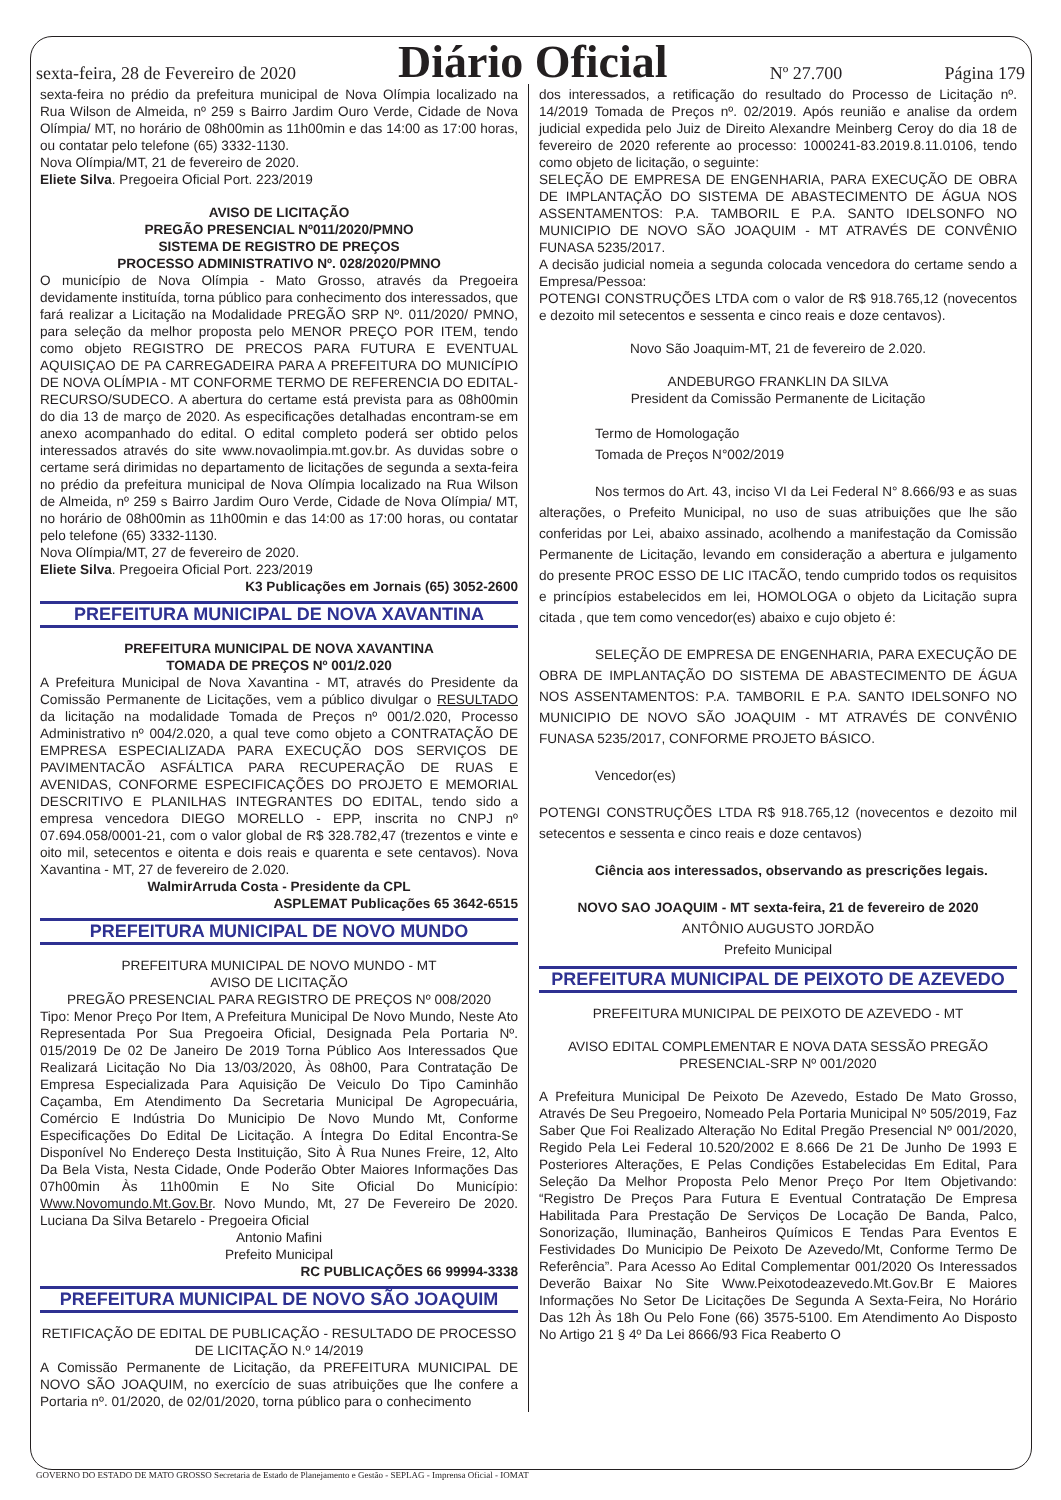sexta-feira, 28 de Fevereiro de 2020 Diário Oficial Nº 27.700 Página 179
sexta-feira no prédio da prefeitura municipal de Nova Olímpia localizado na Rua Wilson de Almeida, nº 259 s Bairro Jardim Ouro Verde, Cidade de Nova Olímpia/ MT, no horário de 08h00min as 11h00min e das 14:00 as 17:00 horas, ou contatar pelo telefone (65) 3332-1130.
Nova Olímpia/MT, 21 de fevereiro de 2020.
Eliete Silva. Pregoeira Oficial Port. 223/2019
AVISO DE LICITAÇÃO
PREGÃO PRESENCIAL Nº011/2020/PMNO
SISTEMA DE REGISTRO DE PREÇOS
PROCESSO ADMINISTRATIVO Nº. 028/2020/PMNO
O município de Nova Olímpia - Mato Grosso, através da Pregoeira devidamente instituída, torna público para conhecimento dos interessados, que fará realizar a Licitação na Modalidade PREGÃO SRP Nº. 011/2020/ PMNO, para seleção da melhor proposta pelo MENOR PREÇO POR ITEM, tendo como objeto REGISTRO DE PRECOS PARA FUTURA E EVENTUAL AQUISIÇAO DE PA CARREGADEIRA PARA A PREFEITURA DO MUNICÍPIO DE NOVA OLÍMPIA - MT CONFORME TERMO DE REFERENCIA DO EDITAL- RECURSO/SUDECO. A abertura do certame está prevista para as 08h00min do dia 13 de março de 2020. As especificações detalhadas encontram-se em anexo acompanhado do edital. O edital completo poderá ser obtido pelos interessados através do site www.novaolimpia.mt.gov.br. As duvidas sobre o certame será dirimidas no departamento de licitações de segunda a sexta-feira no prédio da prefeitura municipal de Nova Olímpia localizado na Rua Wilson de Almeida, nº 259 s Bairro Jardim Ouro Verde, Cidade de Nova Olímpia/ MT, no horário de 08h00min as 11h00min e das 14:00 as 17:00 horas, ou contatar pelo telefone (65) 3332-1130.
Nova Olímpia/MT, 27 de fevereiro de 2020.
Eliete Silva. Pregoeira Oficial Port. 223/2019
K3 Publicações em Jornais (65) 3052-2600
PREFEITURA MUNICIPAL DE NOVA XAVANTINA
PREFEITURA MUNICIPAL DE NOVA XAVANTINA
TOMADA DE PREÇOS Nº 001/2.020
A Prefeitura Municipal de Nova Xavantina - MT, através do Presidente da Comissão Permanente de Licitações, vem a público divulgar o RESULTADO da licitação na modalidade Tomada de Preços nº 001/2.020, Processo Administrativo nº 004/2.020, a qual teve como objeto a CONTRATAÇÃO DE EMPRESA ESPECIALIZADA PARA EXECUÇÃO DOS SERVIÇOS DE PAVIMENTACÃO ASFÁLTICA PARA RECUPERAÇÃO DE RUAS E AVENIDAS, CONFORME ESPECIFICAÇÕES DO PROJETO E MEMORIAL DESCRITIVO E PLANILHAS INTEGRANTES DO EDITAL, tendo sido a empresa vencedora DIEGO MORELLO - EPP, inscrita no CNPJ nº 07.694.058/0001-21, com o valor global de R$ 328.782,47 (trezentos e vinte e oito mil, setecentos e oitenta e dois reais e quarenta e sete centavos). Nova Xavantina - MT, 27 de fevereiro de 2.020.
WalmirArruda Costa - Presidente da CPL
ASPLEMAT Publicações 65 3642-6515
PREFEITURA MUNICIPAL DE NOVO MUNDO
PREFEITURA MUNICIPAL DE NOVO MUNDO - MT
AVISO DE LICITAÇÃO
PREGÃO PRESENCIAL PARA REGISTRO DE PREÇOS Nº 008/2020
Tipo: Menor Preço Por Item, A Prefeitura Municipal De Novo Mundo, Neste Ato Representada Por Sua Pregoeira Oficial, Designada Pela Portaria Nº. 015/2019 De 02 De Janeiro De 2019 Torna Público Aos Interessados Que Realizará Licitação No Dia 13/03/2020, Às 08h00, Para Contratação De Empresa Especializada Para Aquisição De Veiculo Do Tipo Caminhão Caçamba, Em Atendimento Da Secretaria Municipal De Agropecuária, Comércio E Indústria Do Municipio De Novo Mundo Mt, Conforme Especificações Do Edital De Licitação. A Íntegra Do Edital Encontra-Se Disponível No Endereço Desta Instituição, Sito À Rua Nunes Freire, 12, Alto Da Bela Vista, Nesta Cidade, Onde Poderão Obter Maiores Informações Das 07h00min Às 11h00min E No Site Oficial Do Município: Www.Novomundo.Mt.Gov.Br. Novo Mundo, Mt, 27 De Fevereiro De 2020. Luciana Da Silva Betarelo - Pregoeira Oficial
Antonio Mafini
Prefeito Municipal
RC PUBLICAÇÕES 66 99994-3338
PREFEITURA MUNICIPAL DE NOVO SÃO JOAQUIM
RETIFICAÇÃO DE EDITAL DE PUBLICAÇÃO - RESULTADO DE PROCESSO DE LICITAÇÃO N.º 14/2019
A Comissão Permanente de Licitação, da PREFEITURA MUNICIPAL DE NOVO SÃO JOAQUIM, no exercício de suas atribuições que lhe confere a Portaria nº. 01/2020, de 02/01/2020, torna público para o conhecimento
dos interessados, a retificação do resultado do Processo de Licitação nº. 14/2019 Tomada de Preços nº. 02/2019. Após reunião e analise da ordem judicial expedida pelo Juiz de Direito Alexandre Meinberg Ceroy do dia 18 de fevereiro de 2020 referente ao processo: 1000241-83.2019.8.11.0106, tendo como objeto de licitação, o seguinte:
SELEÇÃO DE EMPRESA DE ENGENHARIA, PARA EXECUÇÃO DE OBRA DE IMPLANTAÇÃO DO SISTEMA DE ABASTECIMENTO DE ÁGUA NOS ASSENTAMENTOS: P.A. TAMBORIL E P.A. SANTO IDELSONFO NO MUNICIPIO DE NOVO SÃO JOAQUIM - MT ATRAVÉS DE CONVÊNIO FUNASA 5235/2017.
A decisão judicial nomeia a segunda colocada vencedora do certame sendo a Empresa/Pessoa:
POTENGI CONSTRUÇÕES LTDA com o valor de R$ 918.765,12 (novecentos e dezoito mil setecentos e sessenta e cinco reais e doze centavos).
Novo São Joaquim-MT, 21 de fevereiro de 2.020.
ANDEBURGO FRANKLIN DA SILVA
President da Comissão Permanente de Licitação
Termo de Homologação
Tomada de Preços N°002/2019
Nos termos do Art. 43, inciso VI da Lei Federal N° 8.666/93 e as suas alterações, o Prefeito Municipal, no uso de suas atribuições que lhe são conferidas por Lei, abaixo assinado, acolhendo a manifestação da Comissão Permanente de Licitação, levando em consideração a abertura e julgamento do presente PROC ESSO DE LIC ITACÃO, tendo cumprido todos os requisitos e princípios estabelecidos em lei, HOMOLOGA o objeto da Licitação supra citada , que tem como vencedor(es) abaixo e cujo objeto é:
SELEÇÃO DE EMPRESA DE ENGENHARIA, PARA EXECUÇÃO DE OBRA DE IMPLANTAÇÃO DO SISTEMA DE ABASTECIMENTO DE ÁGUA NOS ASSENTAMENTOS: P.A. TAMBORIL E P.A. SANTO IDELSONFO NO MUNICIPIO DE NOVO SÃO JOAQUIM - MT ATRAVÉS DE CONVÊNIO FUNASA 5235/2017, CONFORME PROJETO BÁSICO.
Vencedor(es)
POTENGI CONSTRUÇÕES LTDA R$ 918.765,12 (novecentos e dezoito mil setecentos e sessenta e cinco reais e doze centavos)
Ciência aos interessados, observando as prescrições legais.
NOVO SAO JOAQUIM - MT sexta-feira, 21 de fevereiro de 2020
ANTÔNIO AUGUSTO JORDÃO
Prefeito Municipal
PREFEITURA MUNICIPAL DE PEIXOTO DE AZEVEDO
PREFEITURA MUNICIPAL DE PEIXOTO DE AZEVEDO - MT
AVISO EDITAL COMPLEMENTAR E NOVA DATA SESSÃO PREGÃO PRESENCIAL-SRP Nº 001/2020
A Prefeitura Municipal De Peixoto De Azevedo, Estado De Mato Grosso, Através De Seu Pregoeiro, Nomeado Pela Portaria Municipal Nº 505/2019, Faz Saber Que Foi Realizado Alteração No Edital Pregão Presencial Nº 001/2020, Regido Pela Lei Federal 10.520/2002 E 8.666 De 21 De Junho De 1993 E Posteriores Alterações, E Pelas Condições Estabelecidas Em Edital, Para Seleção Da Melhor Proposta Pelo Menor Preço Por Item Objetivando: “Registro De Preços Para Futura E Eventual Contratação De Empresa Habilitada Para Prestação De Serviços De Locação De Banda, Palco, Sonorização, Iluminação, Banheiros Químicos E Tendas Para Eventos E Festividades Do Municipio De Peixoto De Azevedo/Mt, Conforme Termo De Referência”. Para Acesso Ao Edital Complementar 001/2020 Os Interessados Deverão Baixar No Site Www.Peixotodeazevedo.Mt.Gov.Br E Maiores Informações No Setor De Licitações De Segunda A Sexta-Feira, No Horário Das 12h Às 18h Ou Pelo Fone (66) 3575-5100. Em Atendimento Ao Disposto No Artigo 21 § 4º Da Lei 8666/93 Fica Reaberto O
GOVERNO DO ESTADO DE MATO GROSSO Secretaria de Estado de Planejamento e Gestão - SEPLAG - Imprensa Oficial - IOMAT